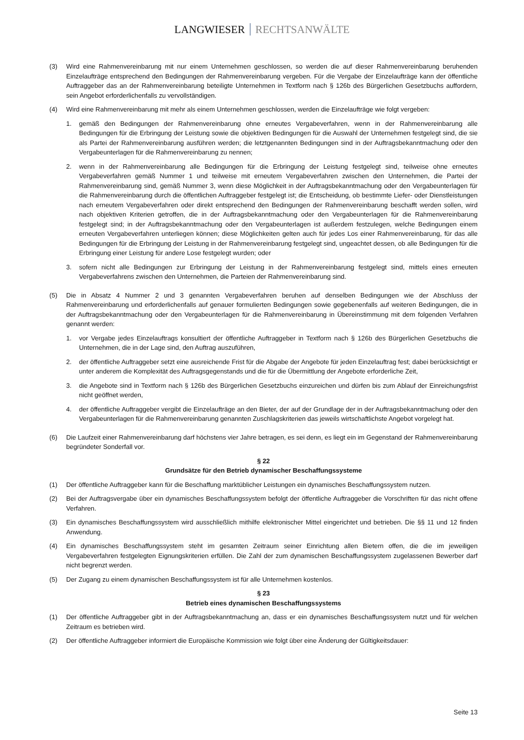LANGWIESER RECHTSANWÄLTE
(3) Wird eine Rahmenvereinbarung mit nur einem Unternehmen geschlossen, so werden die auf dieser Rahmenvereinbarung beruhenden Einzelaufträge entsprechend den Bedingungen der Rahmenvereinbarung vergeben. Für die Vergabe der Einzelaufträge kann der öffentliche Auftraggeber das an der Rahmenvereinbarung beteiligte Unternehmen in Textform nach § 126b des Bürgerlichen Gesetzbuchs auffordern, sein Angebot erforderlichenfalls zu vervollständigen.
(4) Wird eine Rahmenvereinbarung mit mehr als einem Unternehmen geschlossen, werden die Einzelaufträge wie folgt vergeben:
1. gemäß den Bedingungen der Rahmenvereinbarung ohne erneutes Vergabeverfahren, wenn in der Rahmenvereinbarung alle Bedingungen für die Erbringung der Leistung sowie die objektiven Bedingungen für die Auswahl der Unternehmen festgelegt sind, die sie als Partei der Rahmenvereinbarung ausführen werden; die letztgenannten Bedingungen sind in der Auftragsbekanntmachung oder den Vergabeunterlagen für die Rahmenvereinbarung zu nennen;
2. wenn in der Rahmenvereinbarung alle Bedingungen für die Erbringung der Leistung festgelegt sind, teilweise ohne erneutes Vergabeverfahren gemäß Nummer 1 und teilweise mit erneutem Vergabeverfahren zwischen den Unternehmen, die Partei der Rahmenvereinbarung sind, gemäß Nummer 3, wenn diese Möglichkeit in der Auftragsbekanntmachung oder den Vergabeunterlagen für die Rahmenvereinbarung durch die öffentlichen Auftraggeber festgelegt ist; die Entscheidung, ob bestimmte Liefer- oder Dienstleistungen nach erneutem Vergabeverfahren oder direkt entsprechend den Bedingungen der Rahmenvereinbarung beschafft werden sollen, wird nach objektiven Kriterien getroffen, die in der Auftragsbekanntmachung oder den Vergabeunterlagen für die Rahmenvereinbarung festgelegt sind; in der Auftragsbekanntmachung oder den Vergabeunterlagen ist außerdem festzulegen, welche Bedingungen einem erneuten Vergabeverfahren unterliegen können; diese Möglichkeiten gelten auch für jedes Los einer Rahmenvereinbarung, für das alle Bedingungen für die Erbringung der Leistung in der Rahmenvereinbarung festgelegt sind, ungeachtet dessen, ob alle Bedingungen für die Erbringung einer Leistung für andere Lose festgelegt wurden; oder
3. sofern nicht alle Bedingungen zur Erbringung der Leistung in der Rahmenvereinbarung festgelegt sind, mittels eines erneuten Vergabeverfahrens zwischen den Unternehmen, die Parteien der Rahmenvereinbarung sind.
(5) Die in Absatz 4 Nummer 2 und 3 genannten Vergabeverfahren beruhen auf denselben Bedingungen wie der Abschluss der Rahmenvereinbarung und erforderlichenfalls auf genauer formulierten Bedingungen sowie gegebenenfalls auf weiteren Bedingungen, die in der Auftragsbekanntmachung oder den Vergabeunterlagen für die Rahmenvereinbarung in Übereinstimmung mit dem folgenden Verfahren genannt werden:
1. vor Vergabe jedes Einzelauftrags konsultiert der öffentliche Auftraggeber in Textform nach § 126b des Bürgerlichen Gesetzbuchs die Unternehmen, die in der Lage sind, den Auftrag auszuführen,
2. der öffentliche Auftraggeber setzt eine ausreichende Frist für die Abgabe der Angebote für jeden Einzelauftrag fest; dabei berücksichtigt er unter anderem die Komplexität des Auftragsgegenstands und die für die Übermittlung der Angebote erforderliche Zeit,
3. die Angebote sind in Textform nach § 126b des Bürgerlichen Gesetzbuchs einzureichen und dürfen bis zum Ablauf der Einreichungsfrist nicht geöffnet werden,
4. der öffentliche Auftraggeber vergibt die Einzelaufträge an den Bieter, der auf der Grundlage der in der Auftragsbekanntmachung oder den Vergabeunterlagen für die Rahmenvereinbarung genannten Zuschlagskriterien das jeweils wirtschaftlichste Angebot vorgelegt hat.
(6) Die Laufzeit einer Rahmenvereinbarung darf höchstens vier Jahre betragen, es sei denn, es liegt ein im Gegenstand der Rahmenvereinbarung begründeter Sonderfall vor.
§ 22
Grundsätze für den Betrieb dynamischer Beschaffungssysteme
(1) Der öffentliche Auftraggeber kann für die Beschaffung marktüblicher Leistungen ein dynamisches Beschaffungssystem nutzen.
(2) Bei der Auftragsvergabe über ein dynamisches Beschaffungssystem befolgt der öffentliche Auftraggeber die Vorschriften für das nicht offene Verfahren.
(3) Ein dynamisches Beschaffungssystem wird ausschließlich mithilfe elektronischer Mittel eingerichtet und betrieben. Die §§ 11 und 12 finden Anwendung.
(4) Ein dynamisches Beschaffungssystem steht im gesamten Zeitraum seiner Einrichtung allen Bietern offen, die die im jeweiligen Vergabeverfahren festgelegten Eignungskriterien erfüllen. Die Zahl der zum dynamischen Beschaffungssystem zugelassenen Bewerber darf nicht begrenzt werden.
(5) Der Zugang zu einem dynamischen Beschaffungssystem ist für alle Unternehmen kostenlos.
§ 23
Betrieb eines dynamischen Beschaffungssystems
(1) Der öffentliche Auftraggeber gibt in der Auftragsbekanntmachung an, dass er ein dynamisches Beschaffungssystem nutzt und für welchen Zeitraum es betrieben wird.
(2) Der öffentliche Auftraggeber informiert die Europäische Kommission wie folgt über eine Änderung der Gültigkeitsdauer:
Seite 13